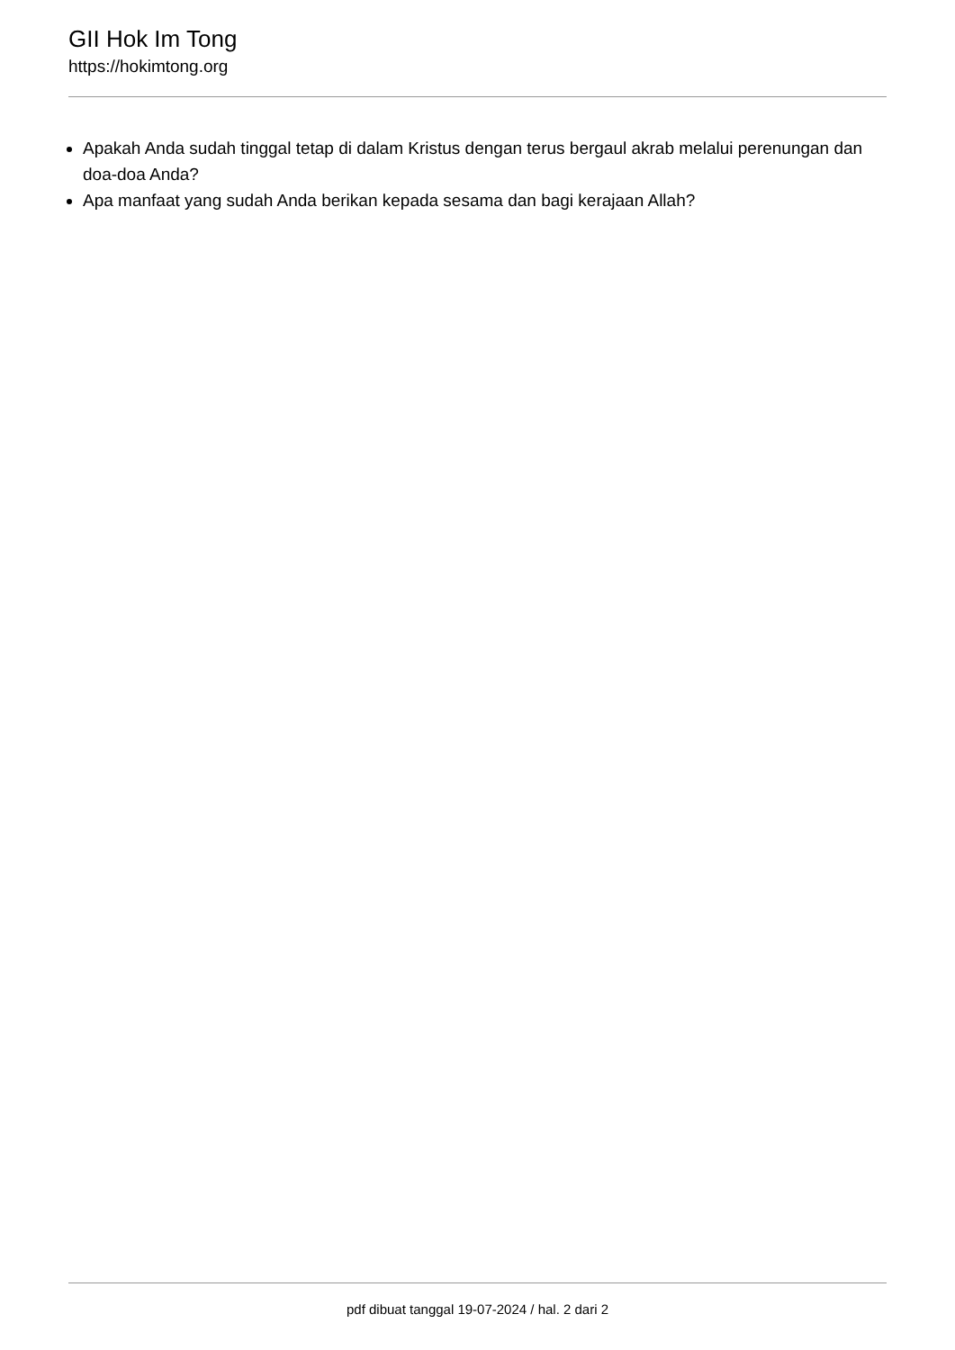GII Hok Im Tong
https://hokimtong.org
Apakah Anda sudah tinggal tetap di dalam Kristus dengan terus bergaul akrab melalui perenungan dan doa-doa Anda?
Apa manfaat yang sudah Anda berikan kepada sesama dan bagi kerajaan Allah?
pdf dibuat tanggal 19-07-2024 / hal. 2 dari 2